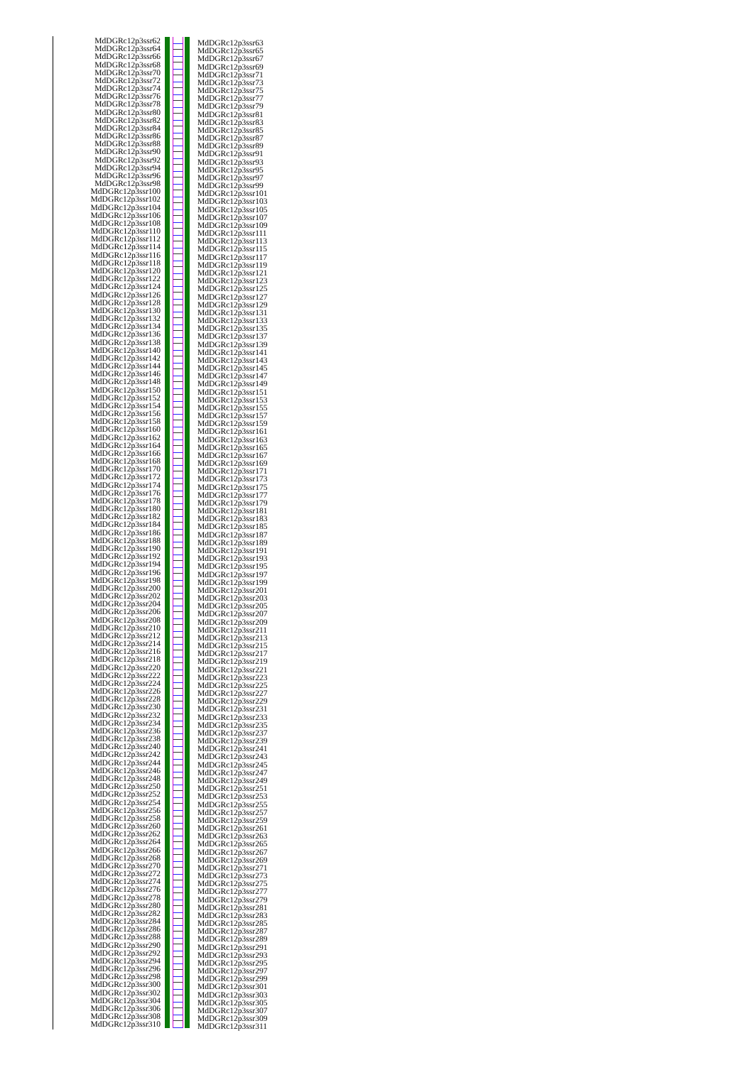MdDGRc12p3ssr62
MdDGRc12p3ssr64
MdDGRc12p3ssr66
MdDGRc12p3ssr68
MdDGRc12p3ssr70
MdDGRc12p3ssr72
MdDGRc12p3ssr74
MdDGRc12p3ssr76
MdDGRc12p3ssr78
MdDGRc12p3ssr80
MdDGRc12p3ssr82
MdDGRc12p3ssr84
MdDGRc12p3ssr86
MdDGRc12p3ssr88
MdDGRc12p3ssr90
MdDGRc12p3ssr92
MdDGRc12p3ssr94
MdDGRc12p3ssr96
MdDGRc12p3ssr98
MdDGRc12p3ssr100
MdDGRc12p3ssr102
MdDGRc12p3ssr104
MdDGRc12p3ssr106
MdDGRc12p3ssr108
MdDGRc12p3ssr110
MdDGRc12p3ssr112
MdDGRc12p3ssr114
MdDGRc12p3ssr116
MdDGRc12p3ssr118
MdDGRc12p3ssr120
MdDGRc12p3ssr122
MdDGRc12p3ssr124
MdDGRc12p3ssr126
MdDGRc12p3ssr128
MdDGRc12p3ssr130
MdDGRc12p3ssr132
MdDGRc12p3ssr134
MdDGRc12p3ssr136
MdDGRc12p3ssr138
MdDGRc12p3ssr140
MdDGRc12p3ssr142
MdDGRc12p3ssr144
MdDGRc12p3ssr146
MdDGRc12p3ssr148
MdDGRc12p3ssr150
MdDGRc12p3ssr152
MdDGRc12p3ssr154
MdDGRc12p3ssr156
MdDGRc12p3ssr158
MdDGRc12p3ssr160
MdDGRc12p3ssr162
MdDGRc12p3ssr164
MdDGRc12p3ssr166
MdDGRc12p3ssr168
MdDGRc12p3ssr170
MdDGRc12p3ssr172
MdDGRc12p3ssr174
MdDGRc12p3ssr176
MdDGRc12p3ssr178
MdDGRc12p3ssr180
MdDGRc12p3ssr182
MdDGRc12p3ssr184
MdDGRc12p3ssr186
MdDGRc12p3ssr188
MdDGRc12p3ssr190
MdDGRc12p3ssr192
MdDGRc12p3ssr194
MdDGRc12p3ssr196
MdDGRc12p3ssr198
MdDGRc12p3ssr200
MdDGRc12p3ssr202
MdDGRc12p3ssr204
MdDGRc12p3ssr206
MdDGRc12p3ssr208
MdDGRc12p3ssr210
MdDGRc12p3ssr212
MdDGRc12p3ssr214
MdDGRc12p3ssr216
MdDGRc12p3ssr218
MdDGRc12p3ssr220
MdDGRc12p3ssr222
MdDGRc12p3ssr224
MdDGRc12p3ssr226
MdDGRc12p3ssr228
MdDGRc12p3ssr230
MdDGRc12p3ssr232
MdDGRc12p3ssr234
MdDGRc12p3ssr236
MdDGRc12p3ssr238
MdDGRc12p3ssr240
MdDGRc12p3ssr242
MdDGRc12p3ssr244
MdDGRc12p3ssr246
MdDGRc12p3ssr248
MdDGRc12p3ssr250
MdDGRc12p3ssr252
MdDGRc12p3ssr254
MdDGRc12p3ssr256
MdDGRc12p3ssr258
MdDGRc12p3ssr260
MdDGRc12p3ssr262
MdDGRc12p3ssr264
MdDGRc12p3ssr266
MdDGRc12p3ssr268
MdDGRc12p3ssr270
MdDGRc12p3ssr272
MdDGRc12p3ssr274
MdDGRc12p3ssr276
MdDGRc12p3ssr278
MdDGRc12p3ssr280
MdDGRc12p3ssr282
MdDGRc12p3ssr284
MdDGRc12p3ssr286
MdDGRc12p3ssr288
MdDGRc12p3ssr290
MdDGRc12p3ssr292
MdDGRc12p3ssr294
MdDGRc12p3ssr296
MdDGRc12p3ssr298
MdDGRc12p3ssr300
MdDGRc12p3ssr302
MdDGRc12p3ssr304
MdDGRc12p3ssr306
MdDGRc12p3ssr308
MdDGRc12p3ssr310
MdDGRc12p3ssr63
MdDGRc12p3ssr65
MdDGRc12p3ssr67
MdDGRc12p3ssr69
MdDGRc12p3ssr71
MdDGRc12p3ssr73
MdDGRc12p3ssr75
MdDGRc12p3ssr77
MdDGRc12p3ssr79
MdDGRc12p3ssr81
MdDGRc12p3ssr83
MdDGRc12p3ssr85
MdDGRc12p3ssr87
MdDGRc12p3ssr89
MdDGRc12p3ssr91
MdDGRc12p3ssr93
MdDGRc12p3ssr95
MdDGRc12p3ssr97
MdDGRc12p3ssr99
MdDGRc12p3ssr101
MdDGRc12p3ssr103
MdDGRc12p3ssr105
MdDGRc12p3ssr107
MdDGRc12p3ssr109
MdDGRc12p3ssr111
MdDGRc12p3ssr113
MdDGRc12p3ssr115
MdDGRc12p3ssr117
MdDGRc12p3ssr119
MdDGRc12p3ssr121
MdDGRc12p3ssr123
MdDGRc12p3ssr125
MdDGRc12p3ssr127
MdDGRc12p3ssr129
MdDGRc12p3ssr131
MdDGRc12p3ssr133
MdDGRc12p3ssr135
MdDGRc12p3ssr137
MdDGRc12p3ssr139
MdDGRc12p3ssr141
MdDGRc12p3ssr143
MdDGRc12p3ssr145
MdDGRc12p3ssr147
MdDGRc12p3ssr149
MdDGRc12p3ssr151
MdDGRc12p3ssr153
MdDGRc12p3ssr155
MdDGRc12p3ssr157
MdDGRc12p3ssr159
MdDGRc12p3ssr161
MdDGRc12p3ssr163
MdDGRc12p3ssr165
MdDGRc12p3ssr167
MdDGRc12p3ssr169
MdDGRc12p3ssr171
MdDGRc12p3ssr173
MdDGRc12p3ssr175
MdDGRc12p3ssr177
MdDGRc12p3ssr179
MdDGRc12p3ssr181
MdDGRc12p3ssr183
MdDGRc12p3ssr185
MdDGRc12p3ssr187
MdDGRc12p3ssr189
MdDGRc12p3ssr191
MdDGRc12p3ssr193
MdDGRc12p3ssr195
MdDGRc12p3ssr197
MdDGRc12p3ssr199
MdDGRc12p3ssr201
MdDGRc12p3ssr203
MdDGRc12p3ssr205
MdDGRc12p3ssr207
MdDGRc12p3ssr209
MdDGRc12p3ssr211
MdDGRc12p3ssr213
MdDGRc12p3ssr215
MdDGRc12p3ssr217
MdDGRc12p3ssr219
MdDGRc12p3ssr221
MdDGRc12p3ssr223
MdDGRc12p3ssr225
MdDGRc12p3ssr227
MdDGRc12p3ssr229
MdDGRc12p3ssr231
MdDGRc12p3ssr233
MdDGRc12p3ssr235
MdDGRc12p3ssr237
MdDGRc12p3ssr239
MdDGRc12p3ssr241
MdDGRc12p3ssr243
MdDGRc12p3ssr245
MdDGRc12p3ssr247
MdDGRc12p3ssr249
MdDGRc12p3ssr251
MdDGRc12p3ssr253
MdDGRc12p3ssr255
MdDGRc12p3ssr257
MdDGRc12p3ssr259
MdDGRc12p3ssr261
MdDGRc12p3ssr263
MdDGRc12p3ssr265
MdDGRc12p3ssr267
MdDGRc12p3ssr269
MdDGRc12p3ssr271
MdDGRc12p3ssr273
MdDGRc12p3ssr275
MdDGRc12p3ssr277
MdDGRc12p3ssr279
MdDGRc12p3ssr281
MdDGRc12p3ssr283
MdDGRc12p3ssr285
MdDGRc12p3ssr287
MdDGRc12p3ssr289
MdDGRc12p3ssr291
MdDGRc12p3ssr293
MdDGRc12p3ssr295
MdDGRc12p3ssr297
MdDGRc12p3ssr299
MdDGRc12p3ssr301
MdDGRc12p3ssr303
MdDGRc12p3ssr305
MdDGRc12p3ssr307
MdDGRc12p3ssr309
MdDGRc12p3ssr311